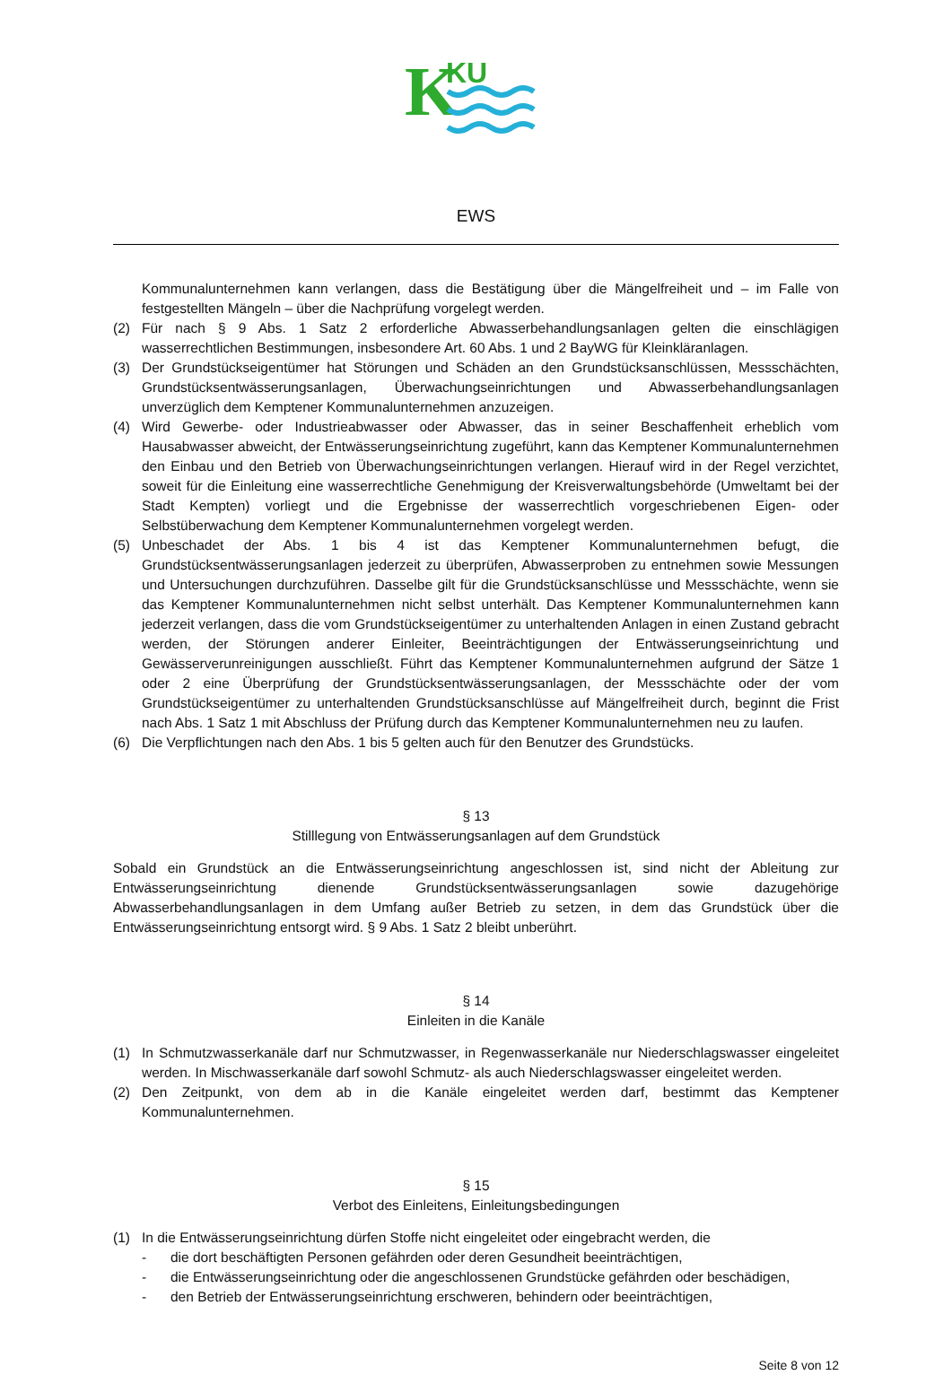K
KU
EWS
Kommunalunternehmen kann verlangen, dass die Bestätigung über die Mängelfreiheit und – im Falle von festgestellten Mängeln – über die Nachprüfung vorgelegt werden.
(2) Für nach § 9 Abs. 1 Satz 2 erforderliche Abwasserbehandlungsanlagen gelten die einschlägigen wasserrechtlichen Bestimmungen, insbesondere Art. 60 Abs. 1 und 2 BayWG für Kleinkläranlagen.
(3) Der Grundstückseigentümer hat Störungen und Schäden an den Grundstücksanschlüssen, Messschächten, Grundstücksentwässerungsanlagen, Überwachungseinrichtungen und Abwasserbehandlungsanlagen unverzüglich dem Kemptener Kommunalunternehmen anzuzeigen.
(4) Wird Gewerbe- oder Industrieabwasser oder Abwasser, das in seiner Beschaffenheit erheblich vom Hausabwasser abweicht, der Entwässerungseinrichtung zugeführt, kann das Kemptener Kommunalunternehmen den Einbau und den Betrieb von Überwachungseinrichtungen verlangen. Hierauf wird in der Regel verzichtet, soweit für die Einleitung eine wasserrechtliche Genehmigung der Kreisverwaltungsbehörde (Umweltamt bei der Stadt Kempten) vorliegt und die Ergebnisse der wasserrechtlich vorgeschriebenen Eigen- oder Selbstüberwachung dem Kemptener Kommunalunternehmen vorgelegt werden.
(5) Unbeschadet der Abs. 1 bis 4 ist das Kemptener Kommunalunternehmen befugt, die Grundstücksentwässerungsanlagen jederzeit zu überprüfen, Abwasserproben zu entnehmen sowie Messungen und Untersuchungen durchzuführen. Dasselbe gilt für die Grundstücksanschlüsse und Messschächte, wenn sie das Kemptener Kommunalunternehmen nicht selbst unterhält. Das Kemptener Kommunalunternehmen kann jederzeit verlangen, dass die vom Grundstückseigentümer zu unterhaltenden Anlagen in einen Zustand gebracht werden, der Störungen anderer Einleiter, Beeinträchtigungen der Entwässerungseinrichtung und Gewässerverunreinigungen ausschließt. Führt das Kemptener Kommunalunternehmen aufgrund der Sätze 1 oder 2 eine Überprüfung der Grundstücksentwässerungsanlagen, der Messschächte oder der vom Grundstückseigentümer zu unterhaltenden Grundstücksanschlüsse auf Mängelfreiheit durch, beginnt die Frist nach Abs. 1 Satz 1 mit Abschluss der Prüfung durch das Kemptener Kommunalunternehmen neu zu laufen.
(6) Die Verpflichtungen nach den Abs. 1 bis 5 gelten auch für den Benutzer des Grundstücks.
§ 13
Stilllegung von Entwässerungsanlagen auf dem Grundstück
Sobald ein Grundstück an die Entwässerungseinrichtung angeschlossen ist, sind nicht der Ableitung zur Entwässerungseinrichtung dienende Grundstücksentwässerungsanlagen sowie dazugehörige Abwasserbehandlungsanlagen in dem Umfang außer Betrieb zu setzen, in dem das Grundstück über die Entwässerungseinrichtung entsorgt wird. § 9 Abs. 1 Satz 2 bleibt unberührt.
§ 14
Einleiten in die Kanäle
(1) In Schmutzwasserkanäle darf nur Schmutzwasser, in Regenwasserkanäle nur Niederschlagswasser eingeleitet werden. In Mischwasserkanäle darf sowohl Schmutz- als auch Niederschlagswasser eingeleitet werden.
(2) Den Zeitpunkt, von dem ab in die Kanäle eingeleitet werden darf, bestimmt das Kemptener Kommunalunternehmen.
§ 15
Verbot des Einleitens, Einleitungsbedingungen
(1) In die Entwässerungseinrichtung dürfen Stoffe nicht eingeleitet oder eingebracht werden, die
- die dort beschäftigten Personen gefährden oder deren Gesundheit beeinträchtigen,
- die Entwässerungseinrichtung oder die angeschlossenen Grundstücke gefährden oder beschädigen,
- den Betrieb der Entwässerungseinrichtung erschweren, behindern oder beeinträchtigen,
Seite 8 von 12